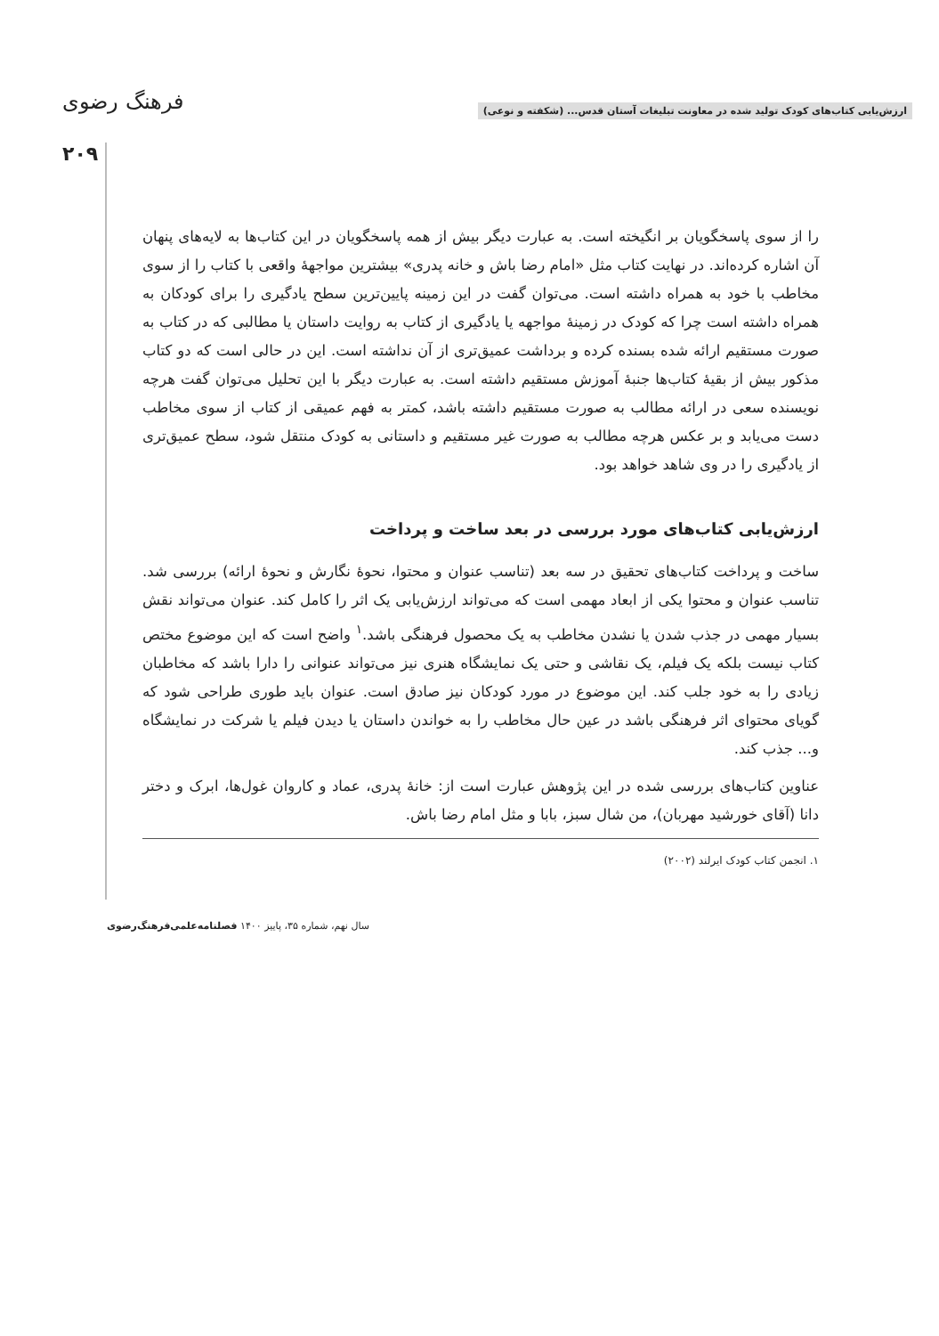ارزش‌یابی کتاب‌های کودک تولید شده در معاونت تبلیغات آستان قدس... (شکفته و نوعی) فرهنگ رضوی
۲۰۹
را از سوی پاسخگویان بر انگیخته است. به عبارت دیگر بیش از همه پاسخگویان در این کتاب‌ها به لایه‌های پنهان آن اشاره کرده‌اند. در نهایت کتاب مثل «امام رضا باش و خانه پدری» بیشترین مواجهۀ واقعی با کتاب را از سوی مخاطب با خود به همراه داشته است. می‌توان گفت در این زمینه پایین‌ترین سطح یادگیری را برای کودکان به همراه داشته است چرا که کودک در زمینۀ مواجهه یا یادگیری از کتاب به روایت داستان یا مطالبی که در کتاب به صورت مستقیم ارائه شده بسنده کرده و برداشت عمیق‌تری از آن نداشته است. این در حالی است که دو کتاب مذکور بیش از بقیۀ کتاب‌ها جنبۀ آموزش مستقیم داشته است. به عبارت دیگر با این تحلیل می‌توان گفت هرچه نویسنده سعی در ارائه مطالب به صورت مستقیم داشته باشد، کمتر به فهم عمیقی از کتاب از سوی مخاطب دست می‌یابد و بر عکس هرچه مطالب به صورت غیر مستقیم و داستانی به کودک منتقل شود، سطح عمیق‌تری از یادگیری را در وی شاهد خواهد بود.
ارزش‌یابی کتاب‌های مورد بررسی در بعد ساخت و پرداخت
ساخت و پرداخت کتاب‌های تحقیق در سه بعد (تناسب عنوان و محتوا، نحوۀ نگارش و نحوۀ ارائه) بررسی شد. تناسب عنوان و محتوا یکی از ابعاد مهمی است که می‌تواند ارزش‌یابی یک اثر را کامل کند. عنوان می‌تواند نقش بسیار مهمی در جذب شدن یا نشدن مخاطب به یک محصول فرهنگی باشد.<sup>۱</sup> واضح است که این موضوع مختص کتاب نیست بلکه یک فیلم، یک نقاشی و حتی یک نمایشگاه هنری نیز می‌تواند عنوانی را دارا باشد که مخاطبان زیادی را به خود جلب کند. این موضوع در مورد کودکان نیز صادق است. عنوان باید طوری طراحی شود که گویای محتوای اثر فرهنگی باشد در عین حال مخاطب را به خواندن داستان یا دیدن فیلم یا شرکت در نمایشگاه و... جذب کند.
عناوین کتاب‌های بررسی شده در این پژوهش عبارت است از: خانۀ پدری، عماد و کاروان غول‌ها، ابرک و دختر دانا (آقای خورشید مهربان)، من شال سبز، بابا و مثل امام رضا باش.
۱. انجمن کتاب کودک ایرلند (۲۰۰۲)
سال نهم، شماره ۳۵، پاییز ۱۴۰۰ فصلنامه‌علمی‌فرهنگ‌رضوی